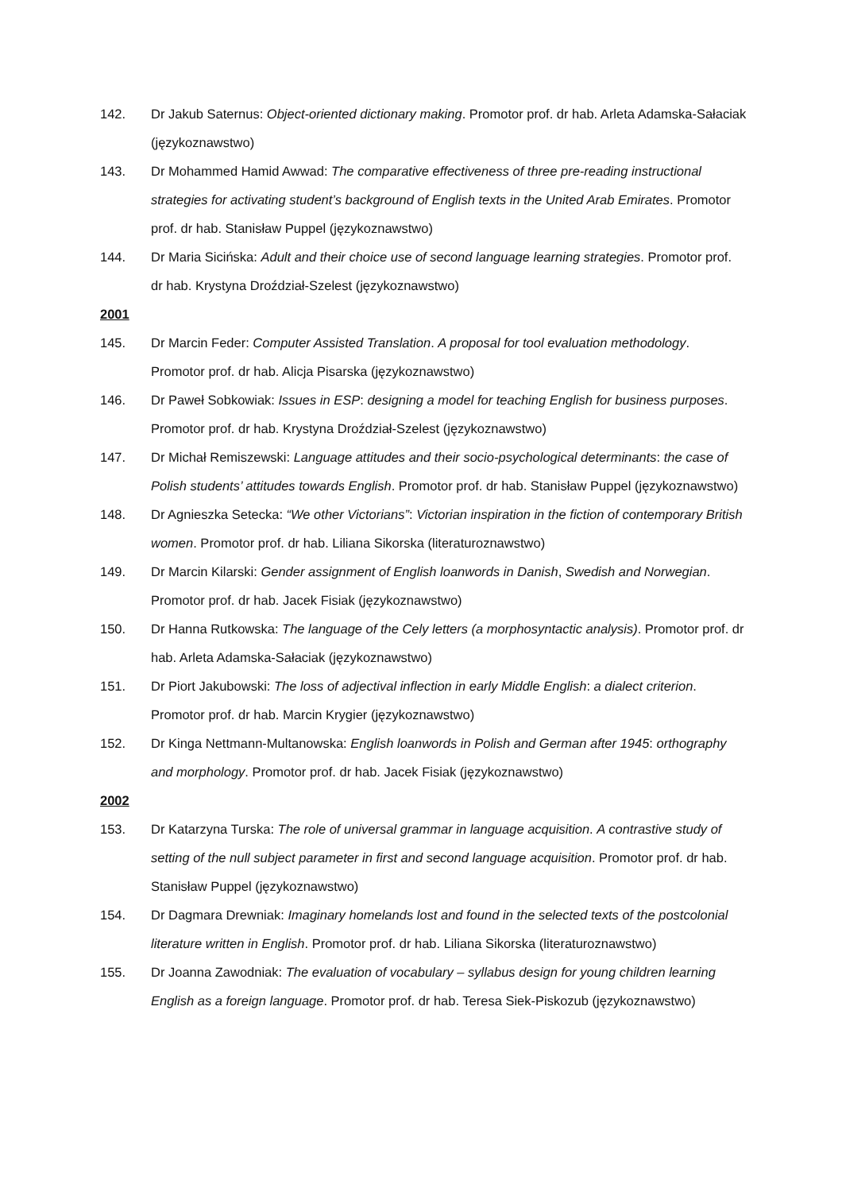142. Dr Jakub Saternus: Object-oriented dictionary making. Promotor prof. dr hab. Arleta Adamska-Sałaciak (językoznawstwo)
143. Dr Mohammed Hamid Awwad: The comparative effectiveness of three pre-reading instructional strategies for activating student’s background of English texts in the United Arab Emirates. Promotor prof. dr hab. Stanisław Puppel (językoznawstwo)
144. Dr Maria Sicińska: Adult and their choice use of second language learning strategies. Promotor prof. dr hab. Krystyna Droździał-Szelest (językoznawstwo)
2001
145. Dr Marcin Feder: Computer Assisted Translation. A proposal for tool evaluation methodology. Promotor prof. dr hab. Alicja Pisarska (językoznawstwo)
146. Dr Paweł Sobkowiak: Issues in ESP: designing a model for teaching English for business purposes. Promotor prof. dr hab. Krystyna Droździał-Szelest (językoznawstwo)
147. Dr Michał Remiszewski: Language attitudes and their socio-psychological determinants: the case of Polish students’ attitudes towards English. Promotor prof. dr hab. Stanisław Puppel (językoznawstwo)
148. Dr Agnieszka Setecka: “We other Victorians”: Victorian inspiration in the fiction of contemporary British women. Promotor prof. dr hab. Liliana Sikorska (literaturoznawstwo)
149. Dr Marcin Kilarski: Gender assignment of English loanwords in Danish, Swedish and Norwegian. Promotor prof. dr hab. Jacek Fisiak (językoznawstwo)
150. Dr Hanna Rutkowska: The language of the Cely letters (a morphosyntactic analysis). Promotor prof. dr hab. Arleta Adamska-Sałaciak (językoznawstwo)
151. Dr Piort Jakubowski: The loss of adjectival inflection in early Middle English: a dialect criterion. Promotor prof. dr hab. Marcin Krygier (językoznawstwo)
152. Dr Kinga Nettmann-Multanowska: English loanwords in Polish and German after 1945: orthography and morphology. Promotor prof. dr hab. Jacek Fisiak (językoznawstwo)
2002
153. Dr Katarzyna Turska: The role of universal grammar in language acquisition. A contrastive study of setting of the null subject parameter in first and second language acquisition. Promotor prof. dr hab. Stanisław Puppel (językoznawstwo)
154. Dr Dagmara Drewniak: Imaginary homelands lost and found in the selected texts of the postcolonial literature written in English. Promotor prof. dr hab. Liliana Sikorska (literaturoznawstwo)
155. Dr Joanna Zawodniak: The evaluation of vocabulary – syllabus design for young children learning English as a foreign language. Promotor prof. dr hab. Teresa Siek-Piskozub (językoznawstwo)